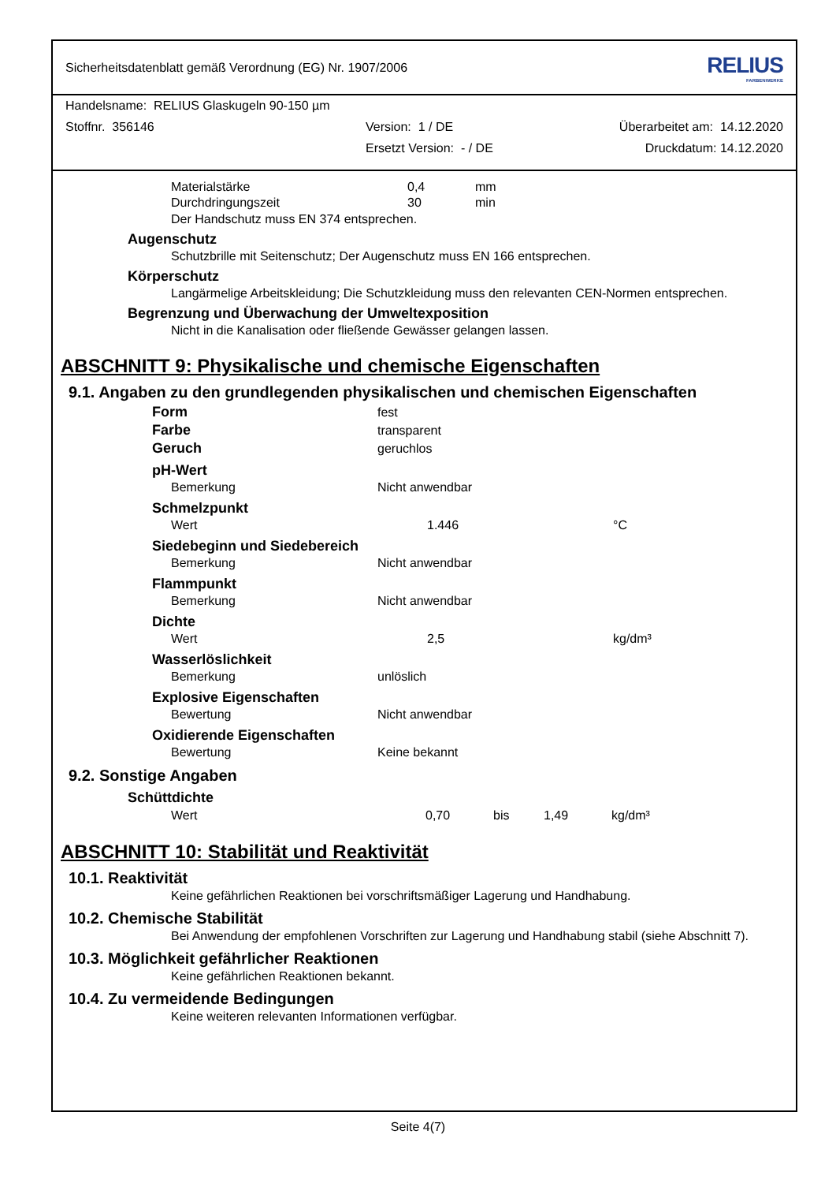Sicherheitsdatenblatt gemäß Verordnung (EG) Nr. 1907/2006 RELIUS
FARBENWERKE
Handelsname: RELIUS Glaskugeln 90-150 µm
Stoffnr. 356146 Version: 1 / DE Überarbeitet am: 14.12.2020
Ersetzt Version: - / DE Druckdatum: 14.12.2020
| Materialstärke | 0,4 | mm |
| Durchdringungszeit | 30 | min |
Der Handschutz muss EN 374 entsprechen.
Augenschutz
Schutzbrille mit Seitenschutz; Der Augenschutz muss EN 166 entsprechen.
Körperschutz
Langärmelige Arbeitskleidung; Die Schutzkleidung muss den relevanten CEN-Normen entsprechen.
Begrenzung und Überwachung der Umweltexposition
Nicht in die Kanalisation oder fließende Gewässer gelangen lassen.
ABSCHNITT 9: Physikalische und chemische Eigenschaften
9.1. Angaben zu den grundlegenden physikalischen und chemischen Eigenschaften
| Form | fest | | | |
| Farbe | transparent | | | |
| Geruch | geruchlos | | | |
| pH-Wert | | | | |
| Bemerkung | Nicht anwendbar | | | |
| Schmelzpunkt | | | | |
| Wert | | 1.446 | | °C |
| Siedebeginn und Siedebereich | | | | |
| Bemerkung | Nicht anwendbar | | | |
| Flammpunkt | | | | |
| Bemerkung | Nicht anwendbar | | | |
| Dichte | | | | |
| Wert | | 2,5 | | kg/dm³ |
| Wasserlöslichkeit | | | | |
| Bemerkung | unlöslich | | | |
| Explosive Eigenschaften | | | | |
| Bewertung | Nicht anwendbar | | | |
| Oxidierende Eigenschaften | | | | |
| Bewertung | Keine bekannt | | | |
9.2. Sonstige Angaben
Schüttdichte
| Wert | 0,70 | bis | 1,49 | kg/dm³ |
ABSCHNITT 10: Stabilität und Reaktivität
10.1. Reaktivität
Keine gefährlichen Reaktionen bei vorschriftsmäßiger Lagerung und Handhabung.
10.2. Chemische Stabilität
Bei Anwendung der empfohlenen Vorschriften zur Lagerung und Handhabung stabil (siehe Abschnitt 7).
10.3. Möglichkeit gefährlicher Reaktionen
Keine gefährlichen Reaktionen bekannt.
10.4. Zu vermeidende Bedingungen
Keine weiteren relevanten Informationen verfügbar.
Seite 4(7)